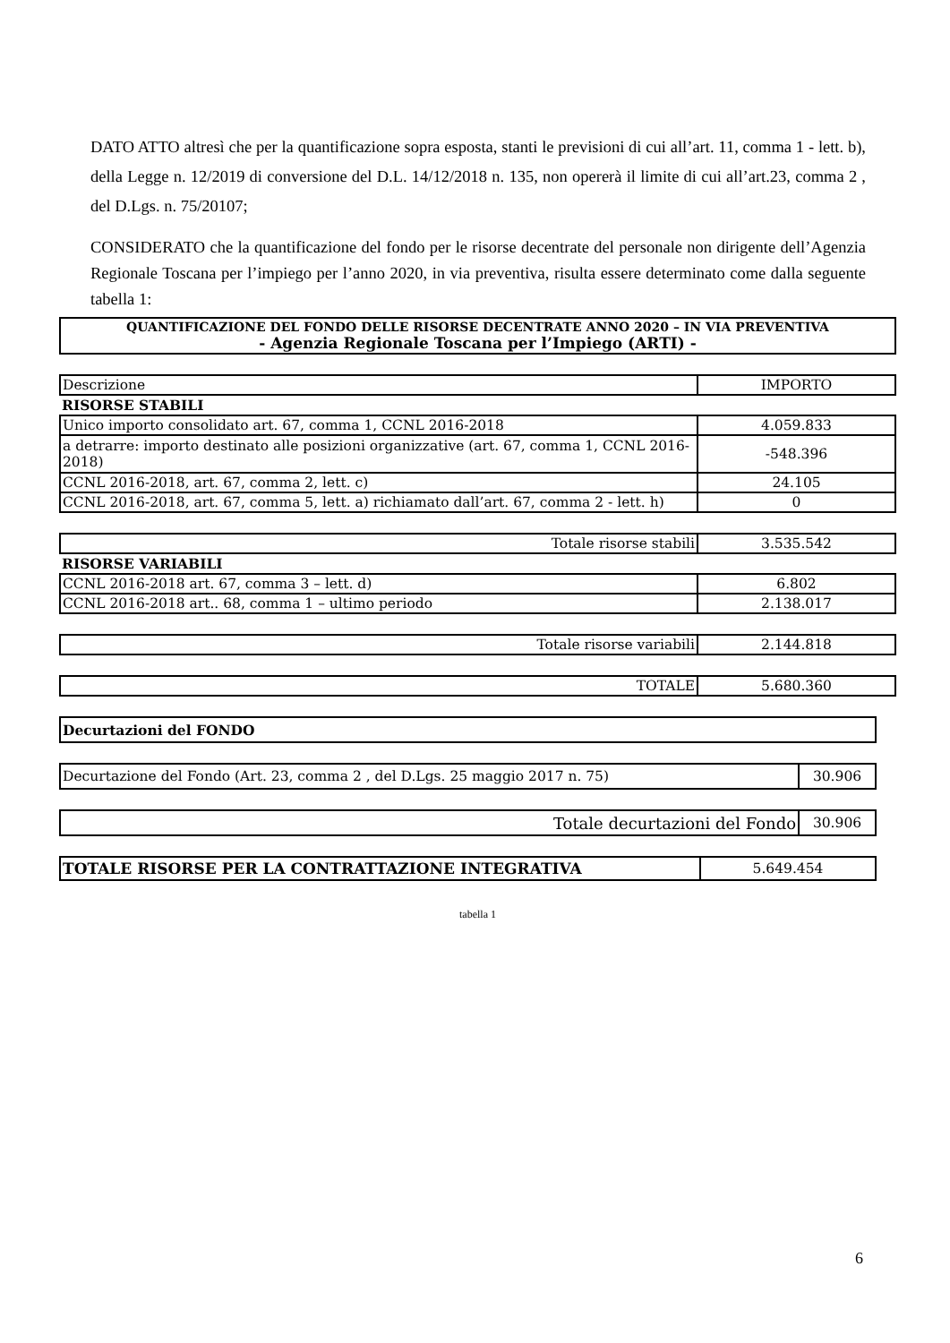DATO ATTO altresì che per la quantificazione sopra esposta, stanti le previsioni di cui all’art. 11, comma 1 - lett. b), della Legge n. 12/2019 di conversione del D.L. 14/12/2018 n. 135, non opererà il limite di cui all’art.23, comma 2 , del D.Lgs. n. 75/20107;
CONSIDERATO che la quantificazione del fondo per le risorse decentrate del personale non dirigente dell’Agenzia Regionale Toscana per l’impiego per l’anno 2020, in via preventiva, risulta essere determinato come dalla seguente tabella 1:
| QUANTIFICAZIONE DEL FONDO DELLE RISORSE DECENTRATE ANNO 2020 – IN VIA PREVENTIVA - Agenzia Regionale Toscana per l’Impiego (ARTI) - |
| Descrizione | IMPORTO |
| RISORSE STABILI | |
| Unico importo consolidato art. 67, comma 1, CCNL 2016-2018 | 4.059.833 |
| a detrarre: importo destinato alle posizioni organizzative (art. 67, comma 1, CCNL 2016-2018) | -548.396 |
| CCNL 2016-2018, art. 67, comma 2, lett. c) | 24.105 |
| CCNL 2016-2018, art. 67, comma 5, lett. a) richiamato dall’art. 67, comma 2 - lett. h) | 0 |
| Totale risorse stabili | 3.535.542 |
| RISORSE VARIABILI | |
| CCNL 2016-2018 art. 67, comma 3 – lett. d) | 6.802 |
| CCNL 2016-2018 art.. 68, comma 1 – ultimo periodo | 2.138.017 |
| Totale risorse variabili | 2.144.818 |
| TOTALE | 5.680.360 |
| Decurtazioni del FONDO |
| Decurtazione del Fondo (Art. 23, comma 2 , del D.Lgs. 25 maggio 2017 n. 75) | 30.906 |
| Totale decurtazioni del Fondo | 30.906 |
| TOTALE RISORSE PER LA CONTRATTAZIONE INTEGRATIVA | 5.649.454 |
tabella 1
6